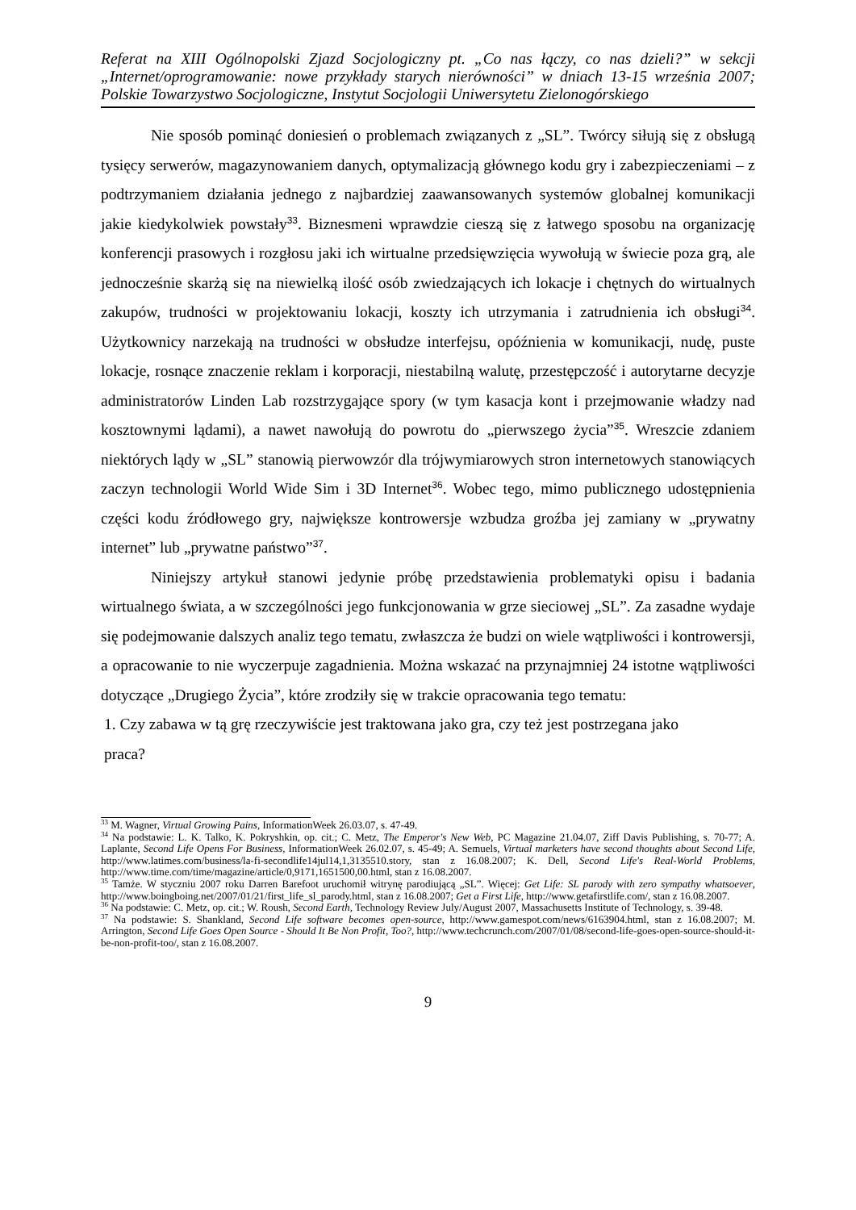Referat na XIII Ogólnopolski Zjazd Socjologiczny pt. „Co nas łączy, co nas dzieli?” w sekcji „Internet/oprogramowanie: nowe przykłady starych nierówności” w dniach 13-15 września 2007; Polskie Towarzystwo Socjologiczne, Instytut Socjologii Uniwersytetu Zielonogórskiego
Nie sposób pominąć doniesień o problemach związanych z „SL”. Twórcy siłują się z obsługą tysięcy serwerów, magazynowaniem danych, optymalizacją głównego kodu gry i zabezpieczeniami – z podtrzymaniem działania jednego z najbardziej zaawansowanych systemów globalnej komunikacji jakie kiedykolwiek powstały<sup>33</sup>. Biznesmeni wprawdzie cieszą się z łatwego sposobu na organizację konferencji prasowych i rozgłosu jaki ich wirtualne przedsięwzięcia wywołują w świecie poza grą, ale jednocześnie skarżą się na niewielką ilość osób zwiedzających ich lokacje i chętnych do wirtualnych zakupów, trudności w projektowaniu lokacji, koszty ich utrzymania i zatrudnienia ich obsługi<sup>34</sup>. Użytkownicy narzekają na trudności w obsłudze interfejsu, opóźnienia w komunikacji, nudę, puste lokacje, rosnące znaczenie reklam i korporacji, niestabilną walutę, przestępczość i autorytarne decyzje administratorów Linden Lab rozstrzygające spory (w tym kasacja kont i przejmowanie władzy nad kosztownymi lądami), a nawet nawołują do powrotu do „pierwszego życia”<sup>35</sup>. Wreszcie zdaniem niektórych lądy w „SL” stanowią pierwowzór dla trójwymiarowych stron internetowych stanowiących zaczyn technologii World Wide Sim i 3D Internet<sup>36</sup>. Wobec tego, mimo publicznego udostępnienia części kodu źródłowego gry, największe kontrowersje wzbudza groźba jej zamiany w „prywatny internet” lub „prywatne państwo”<sup>37</sup>.
Niniejszy artykuł stanowi jedynie próbę przedstawienia problematyki opisu i badania wirtualnego świata, a w szczególności jego funkcjonowania w grze sieciowej „SL”. Za zasadne wydaje się podejmowanie dalszych analiz tego tematu, zwłaszcza że budzi on wiele wątpliwości i kontrowersji, a opracowanie to nie wyczerpuje zagadnienia. Można wskazać na przynajmniej 24 istotne wątpliwości dotyczące „Drugiego Życia”, które zrodziły się w trakcie opracowania tego tematu:
1. Czy zabawa w tą grę rzeczywiście jest traktowana jako gra, czy też jest postrzegana jako
praca?
<sup>33</sup> M. Wagner, Virtual Growing Pains, InformationWeek 26.03.07, s. 47-49.
<sup>34</sup> Na podstawie: L. K. Talko, K. Pokryshkin, op. cit.; C. Metz, The Emperor's New Web, PC Magazine 21.04.07, Ziff Davis Publishing, s. 70-77; A. Laplante, Second Life Opens For Business, InformationWeek 26.02.07, s. 45-49; A. Semuels, Virtual marketers have second thoughts about Second Life, http://www.latimes.com/business/la-fi-secondlife14jul14,1,3135510.story, stan z 16.08.2007; K. Dell, Second Life's Real-World Problems, http://www.time.com/time/magazine/article/0,9171,1651500,00.html, stan z 16.08.2007.
<sup>35</sup> Tamże. W styczniu 2007 roku Darren Barefoot uruchomił witrynę parodiującą „SL”. Więcej: Get Life: SL parody with zero sympathy whatsoever, http://www.boingboing.net/2007/01/21/first_life_sl_parody.html, stan z 16.08.2007; Get a First Life, http://www.getafirstlife.com/, stan z 16.08.2007.
<sup>36</sup> Na podstawie: C. Metz, op. cit.; W. Roush, Second Earth, Technology Review July/August 2007, Massachusetts Institute of Technology, s. 39-48.
<sup>37</sup> Na podstawie: S. Shankland, Second Life software becomes open-source, http://www.gamespot.com/news/6163904.html, stan z 16.08.2007; M. Arrington, Second Life Goes Open Source - Should It Be Non Profit, Too?, http://www.techcrunch.com/2007/01/08/second-life-goes-open-source-should-it-be-non-profit-too/, stan z 16.08.2007.
9